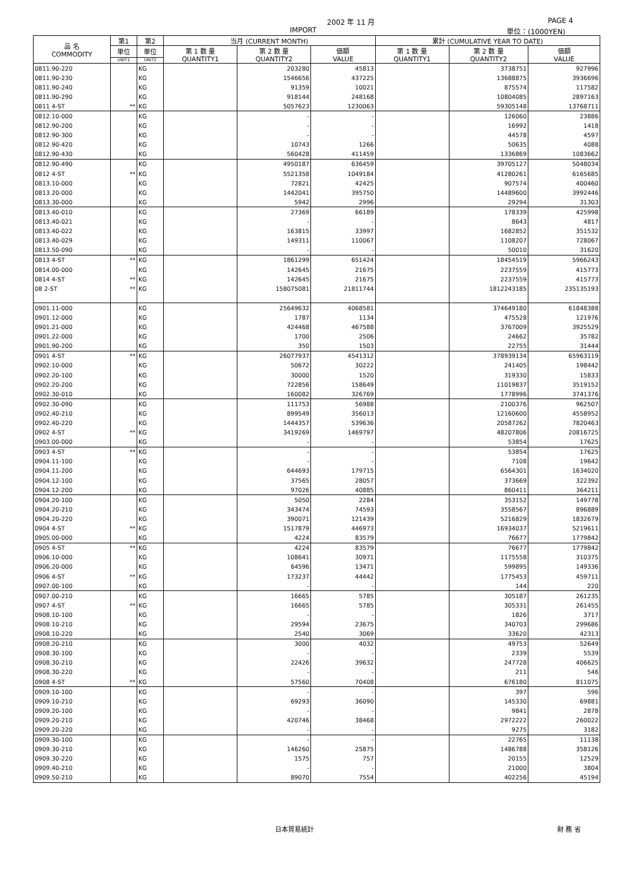2002 年 11 月 PAGE 4
IMPORT 単位：(1000YEN)
| 品 名 COMMODITY | 第1 | 第2 | 当月 (CURRENT MONTH) | | | 累計 (CUMULATIVE YEAR TO DATE) | | |
| --- | --- | --- | --- | --- | --- | --- | --- | --- |
| | 単位 | 単位 | 第 1 数 量 QUANTITY1 | 第 2 数 量 QUANTITY2 | 価額 VALUE | 第 1 数 量 QUANTITY1 | 第 2 数 量 QUANTITY2 | 価額 VALUE |
| | UNIT1 | UNIT2 | | | | | | |
| 0811.90-220 | | KG | | 203280 | 45813 | | 3738751 | 927996 |
| 0811.90-230 | | KG | | 1546656 | 437225 | | 13688875 | 3936696 |
| 0811.90-240 | | KG | | 91359 | 10021 | | 875574 | 117582 |
| 0811.90-290 | | KG | | 918144 | 248168 | | 10804085 | 2897163 |
| 0811 4-ST | ** | KG | | 5057623 | 1230063 | | 59305148 | 13768711 |
| 0812.10-000 | | KG | | - | - | | 126060 | 23886 |
| 0812.90-200 | | KG | | - | - | | 16992 | 1418 |
| 0812.90-300 | | KG | | - | - | | 44578 | 4597 |
| 0812.90-420 | | KG | | 10743 | 1266 | | 50635 | 4088 |
| 0812.90-430 | | KG | | 560428 | 411459 | | 1336869 | 1083662 |
| 0812.90-490 | | KG | | 4950187 | 636459 | | 39705127 | 5048034 |
| 0812 4-ST | ** | KG | | 5521358 | 1049184 | | 41280261 | 6165685 |
| 0813.10-000 | | KG | | 72821 | 42425 | | 907574 | 400460 |
| 0813.20-000 | | KG | | 1442041 | 395750 | | 14489600 | 3992446 |
| 0813.30-000 | | KG | | 5942 | 2996 | | 29294 | 31303 |
| 0813.40-010 | | KG | | 27369 | 66189 | | 178339 | 425998 |
| 0813.40-021 | | KG | | - | - | | 8643 | 4817 |
| 0813.40-022 | | KG | | 163815 | 33997 | | 1682852 | 351532 |
| 0813.40-029 | | KG | | 149311 | 110067 | | 1108207 | 728067 |
| 0813.50-090 | | KG | | - | - | | 50010 | 31620 |
| 0813 4-ST | ** | KG | | 1861299 | 651424 | | 18454519 | 5966243 |
| 0814.00-000 | | KG | | 142645 | 21675 | | 2237559 | 415773 |
| 0814 4-ST | ** | KG | | 142645 | 21675 | | 2237559 | 415773 |
| 08 2-ST | ** | KG | | 158075081 | 21811744 | | 1812243185 | 235135193 |
| 0901.11-000 | | KG | | 25649632 | 4068581 | | 374649180 | 61848388 |
| 0901.12-000 | | KG | | 1787 | 1134 | | 475528 | 121976 |
| 0901.21-000 | | KG | | 424468 | 467588 | | 3767009 | 3925529 |
| 0901.22-000 | | KG | | 1700 | 2506 | | 24662 | 35782 |
| 0901.90-200 | | KG | | 350 | 1503 | | 22755 | 31444 |
| 0901 4-ST | ** | KG | | 26077937 | 4541312 | | 378939134 | 65963119 |
| 0902.10-000 | | KG | | 50672 | 30222 | | 241405 | 198442 |
| 0902.20-100 | | KG | | 30000 | 1520 | | 319330 | 15833 |
| 0902.20-200 | | KG | | 722856 | 158649 | | 11019837 | 3519152 |
| 0902.30-010 | | KG | | 160082 | 326769 | | 1778996 | 3741376 |
| 0902.30-090 | | KG | | 111753 | 56988 | | 2100376 | 962507 |
| 0902.40-210 | | KG | | 899549 | 356013 | | 12160600 | 4558952 |
| 0902.40-220 | | KG | | 1444357 | 539636 | | 20587262 | 7820463 |
| 0902 4-ST | ** | KG | | 3419269 | 1469797 | | 48207806 | 20816725 |
| 0903.00-000 | | KG | | - | - | | 53854 | 17625 |
| 0903 4-ST | ** | KG | | - | - | | 53854 | 17625 |
| 0904.11-100 | | KG | | - | - | | 7108 | 19642 |
| 0904.11-200 | | KG | | 644693 | 179715 | | 6564301 | 1634020 |
| 0904.12-100 | | KG | | 37565 | 28057 | | 373669 | 322392 |
| 0904.12-200 | | KG | | 97026 | 40885 | | 860411 | 364211 |
| 0904.20-100 | | KG | | 5050 | 2284 | | 353152 | 149778 |
| 0904.20-210 | | KG | | 343474 | 74593 | | 3558567 | 896889 |
| 0904.20-220 | | KG | | 390071 | 121439 | | 5216829 | 1832679 |
| 0904 4-ST | ** | KG | | 1517879 | 446973 | | 16934037 | 5219611 |
| 0905.00-000 | | KG | | 4224 | 83579 | | 76677 | 1779842 |
| 0905 4-ST | ** | KG | | 4224 | 83579 | | 76677 | 1779842 |
| 0906.10-000 | | KG | | 108641 | 30971 | | 1175558 | 310375 |
| 0906.20-000 | | KG | | 64596 | 13471 | | 599895 | 149336 |
| 0906 4-ST | ** | KG | | 173237 | 44442 | | 1775453 | 459711 |
| 0907.00-100 | | KG | | - | - | | 144 | 220 |
| 0907.00-210 | | KG | | 16665 | 5785 | | 305187 | 261235 |
| 0907 4-ST | ** | KG | | 16665 | 5785 | | 305331 | 261455 |
| 0908.10-100 | | KG | | - | - | | 1826 | 3717 |
| 0908.10-210 | | KG | | 29594 | 23675 | | 340703 | 299686 |
| 0908.10-220 | | KG | | 2540 | 3069 | | 33620 | 42313 |
| 0908.20-210 | | KG | | 3000 | 4032 | | 49753 | 52649 |
| 0908.30-100 | | KG | | - | - | | 2339 | 5539 |
| 0908.30-210 | | KG | | 22426 | 39632 | | 247728 | 406625 |
| 0908.30-220 | | KG | | - | - | | 211 | 546 |
| 0908 4-ST | ** | KG | | 57560 | 70408 | | 676180 | 811075 |
| 0909.10-100 | | KG | | - | - | | 397 | 596 |
| 0909.10-210 | | KG | | 69293 | 36090 | | 145330 | 69881 |
| 0909.20-100 | | KG | | - | - | | 9841 | 2878 |
| 0909.20-210 | | KG | | 420746 | 38468 | | 2972222 | 260022 |
| 0909.20-220 | | KG | | - | - | | 9275 | 3182 |
| 0909.30-100 | | KG | | - | - | | 22765 | 11138 |
| 0909.30-210 | | KG | | 146260 | 25875 | | 1486788 | 358126 |
| 0909.30-220 | | KG | | 1575 | 757 | | 20155 | 12529 |
| 0909.40-210 | | KG | | - | - | | 21000 | 3804 |
| 0909.50-210 | | KG | | 89070 | 7554 | | 402256 | 45194 |
日本貿易統計 財 務 省